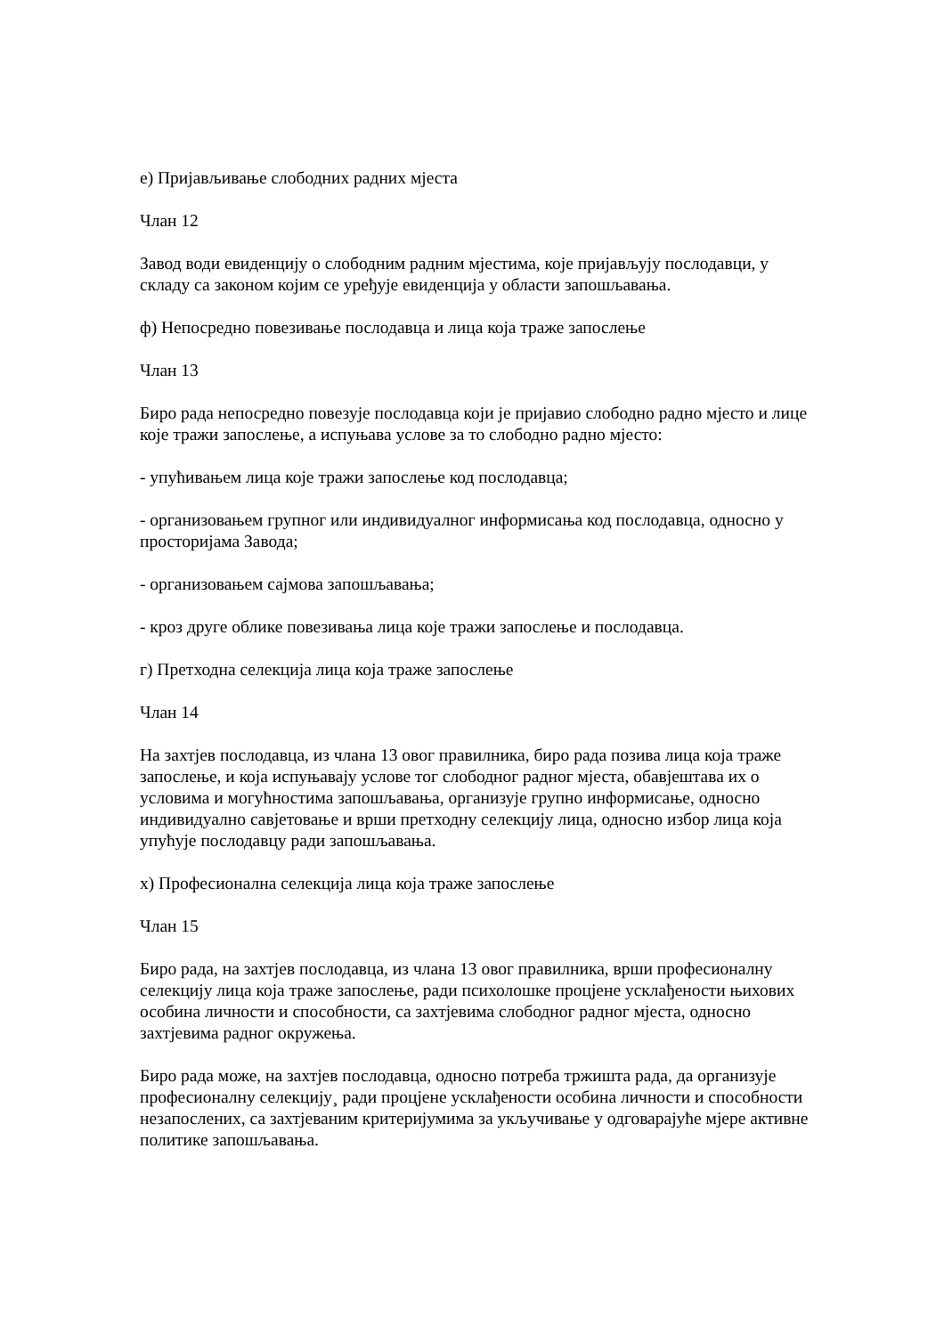е) Пријављивање слободних радних мјеста
Члан 12
Завод води евиденцију о слободним радним мјестима, које пријављују послодавци, у складу са законом којим се уређује евиденција у области запошљавања.
ф) Непосредно повезивање послодавца и лица која траже запослење
Члан 13
Биро рада непосредно повезује послодавца који је пријавио слободно радно мјесто и лице које тражи запослење, а испуњава услове за то слободно радно мјесто:
- упућивањем лица које тражи запослење код послодавца;
- организовањем групног или индивидуалног информисања код послодавца, односно у просторијама Завода;
- организовањем сајмова запошљавања;
- кроз друге облике повезивања лица које тражи запослење и послодавца.
г) Претходна селекција лица која траже запослење
Члан 14
На захтјев послодавца, из члана 13 овог правилника, биро рада позива лица која траже запослење, и која испуњавају услове тог слободног радног мјеста, обавјештава их о условима и могућностима запошљавања, организује групно информисање, односно индивидуално савјетовање и врши претходну селекцију лица, односно избор лица која упућује послодавцу ради запошљавања.
х) Професионална селекција лица која траже запослење
Члан 15
Биро рада, на захтјев послодавца, из члана 13 овог правилника, врши професионалну селекцију лица која траже запослење, ради психолошке процјене усклађености њихових особина личности и способности, са захтјевима слободног радног мјеста, односно захтјевима радног окружења.
Биро рада може, на захтјев послодавца, односно потреба тржишта рада, да организује професионалну селекцију¸ ради процјене усклађености особина личности и способности незапослених, са захтјеваним критеријумима за укључивање у одговарајуће мјере активне политике запошљавања.